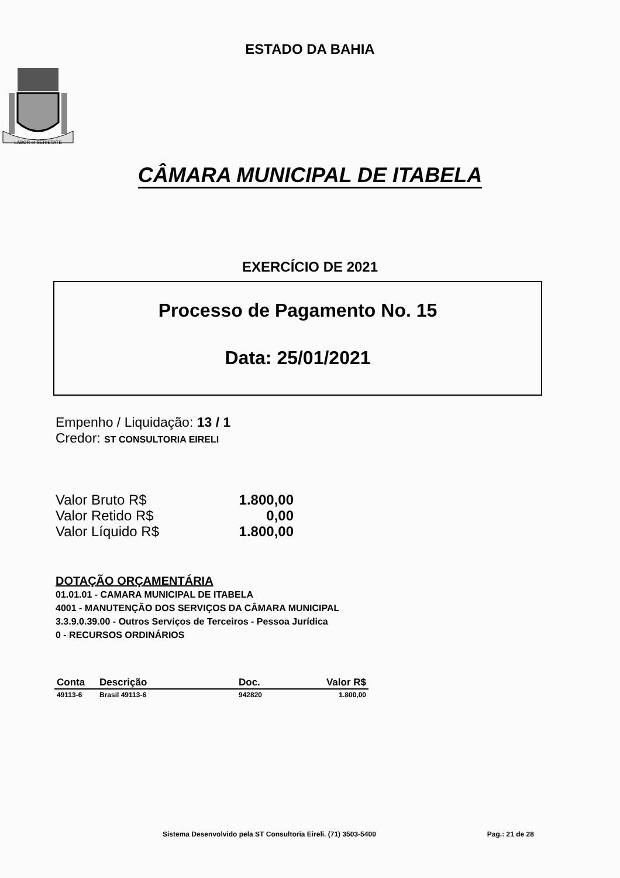ESTADO DA BAHIA
LABOR et SERIETATE
CÂMARA MUNICIPAL DE ITABELA
EXERCÍCIO DE 2021
Processo de Pagamento No. 15
Data: 25/01/2021
Empenho / Liquidação: 13 / 1
Credor: ST CONSULTORIA EIRELI
| Valor Bruto R$ | 1.800,00 |
| Valor Retido R$ | 0,00 |
| Valor Líquido R$ | 1.800,00 |
DOTAÇÃO ORÇAMENTÁRIA
01.01.01 - CAMARA MUNICIPAL DE ITABELA
4001 - MANUTENÇÃO DOS SERVIÇOS DA CÂMARA MUNICIPAL
3.3.9.0.39.00 - Outros Serviços de Terceiros - Pessoa Jurídica
0 - RECURSOS ORDINÁRIOS
| Conta | Descrição | Doc. | Valor R$ |
| --- | --- | --- | --- |
| 49113-6 | Brasil 49113-6 | 942820 | 1.800,00 |
Sistema Desenvolvido pela ST Consultoria Eireli. (71) 3503-5400 Pag.: 21 de 28